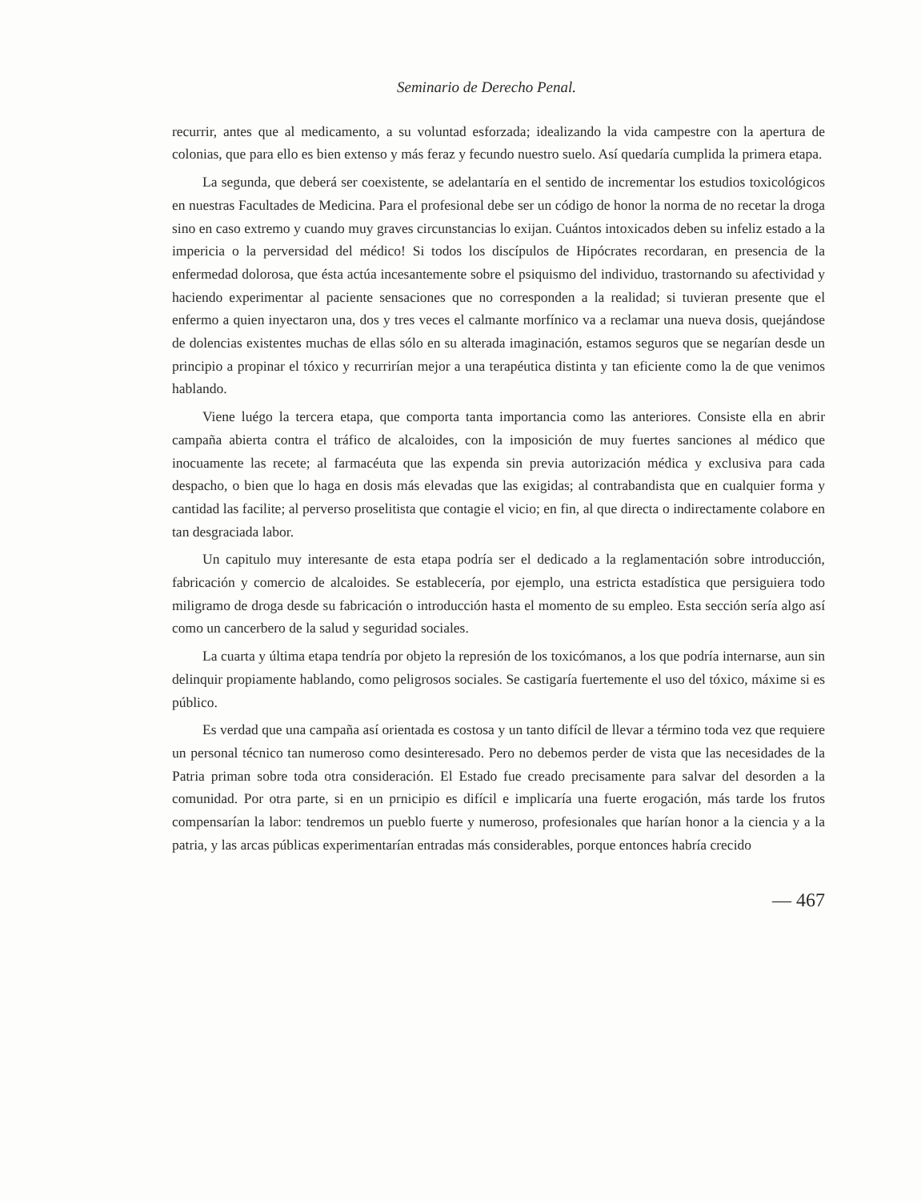Seminario de Derecho Penal.
recurrir, antes que al medicamento, a su voluntad esforzada; idealizando la vida campestre con la apertura de colonias, que para ello es bien extenso y más feraz y fecundo nuestro suelo. Así quedaría cumplida la primera etapa.
La segunda, que deberá ser coexistente, se adelantaría en el sentido de incrementar los estudios toxicológicos en nuestras Facultades de Medicina. Para el profesional debe ser un código de honor la norma de no recetar la droga sino en caso extremo y cuando muy graves circunstancias lo exijan. Cuántos intoxicados deben su infeliz estado a la impericia o la perversidad del médico! Si todos los discípulos de Hipócrates recordaran, en presencia de la enfermedad dolorosa, que ésta actúa incesantemente sobre el psiquismo del individuo, trastornando su afectividad y haciendo experimentar al paciente sensaciones que no corresponden a la realidad; si tuvieran presente que el enfermo a quien inyectaron una, dos y tres veces el calmante morfínico va a reclamar una nueva dosis, quejándose de dolencias existentes muchas de ellas sólo en su alterada imaginación, estamos seguros que se negarían desde un principio a propinar el tóxico y recurrirían mejor a una terapéutica distinta y tan eficiente como la de que venimos hablando.
Viene luégo la tercera etapa, que comporta tanta importancia como las anteriores. Consiste ella en abrir campaña abierta contra el tráfico de alcaloides, con la imposición de muy fuertes sanciones al médico que inocuamente las recete; al farmacéuta que las expenda sin previa autorización médica y exclusiva para cada despacho, o bien que lo haga en dosis más elevadas que las exigidas; al contrabandista que en cualquier forma y cantidad las facilite; al perverso proselitista que contagie el vicio; en fin, al que directa o indirectamente colabore en tan desgraciada labor.
Un capitulo muy interesante de esta etapa podría ser el dedicado a la reglamentación sobre introducción, fabricación y comercio de alcaloides. Se establecería, por ejemplo, una estricta estadística que persiguiera todo miligramo de droga desde su fabricación o introducción hasta el momento de su empleo. Esta sección sería algo así como un cancerbero de la salud y seguridad sociales.
La cuarta y última etapa tendría por objeto la represión de los toxicómanos, a los que podría internarse, aun sin delinquir propiamente hablando, como peligrosos sociales. Se castigaría fuertemente el uso del tóxico, máxime si es público.
Es verdad que una campaña así orientada es costosa y un tanto difícil de llevar a término toda vez que requiere un personal técnico tan numeroso como desinteresado. Pero no debemos perder de vista que las necesidades de la Patria priman sobre toda otra consideración. El Estado fue creado precisamente para salvar del desorden a la comunidad. Por otra parte, si en un prnicipio es difícil e implicaría una fuerte erogación, más tarde los frutos compensarían la labor: tendremos un pueblo fuerte y numeroso, profesionales que harían honor a la ciencia y a la patria, y las arcas públicas experimentarían entradas más considerables, porque entonces habría crecido
— 467